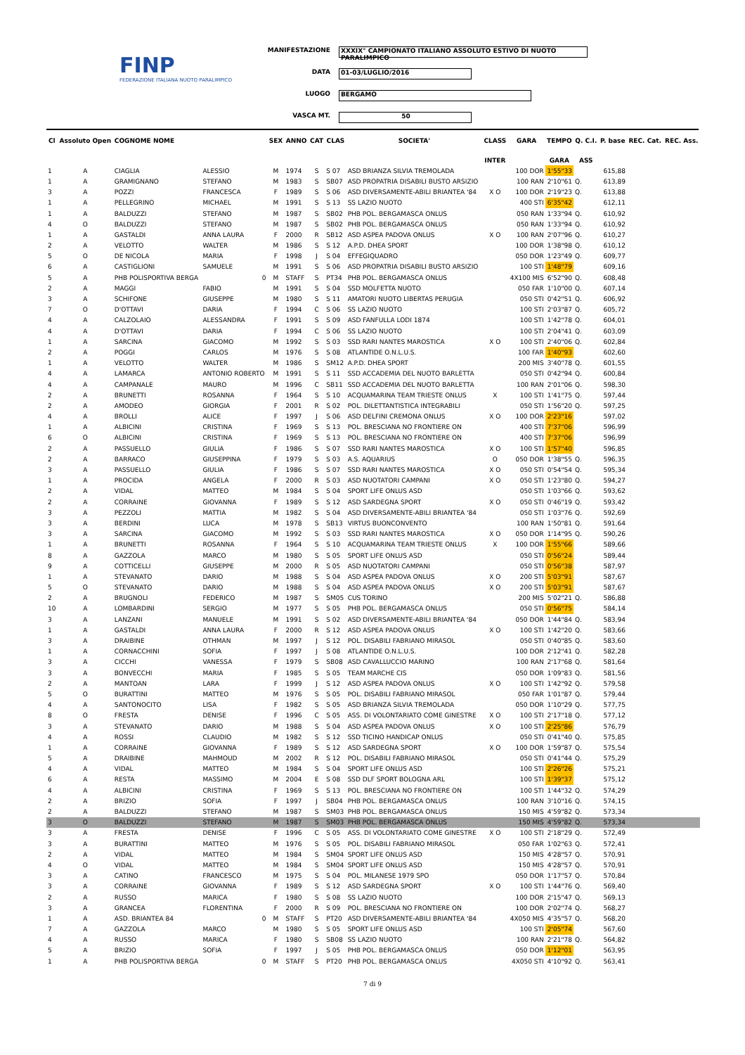FINP
FEDERAZIONE ITALIANA NUOTO PARALIMPICO
MANIFESTAZIONE XXXIX° CAMPIONATO ITALIANO ASSOLUTO ESTIVO DI NUOTO PARALIMPICO
DATA 01-03/LUGLIO/2016
LUOGO BERGAMO
VASCA MT. 50
| Cl | Assoluto Open | COGNOME NOME | | SEX | ANNO | CAT | CLAS | SOCIETA' | CLASS | GARA | TEMPO | Q. C.I. | P. base | REC. Cat. | REC. Ass. |
| --- | --- | --- | --- | --- | --- | --- | --- | --- | --- | --- | --- | --- | --- | --- | --- |
| | | | | | | | | | INTER | | GARA | ASS | | | |
| 1 | A | CIAGLIA | ALESSIO | M | 1974 | S | S 07 | ASD BRIANZA SILVIA TREMOLADA | | 100 DOR | 1'55"33 | | 615,88 | | |
| 1 | A | GRAMIGNANO | STEFANO | M | 1983 | S | SB07 | ASD PROPATRIA DISABILI BUSTO ARSIZIO | | 100 RAN | 2'10"61 | Q. | 613,89 | | |
| 3 | A | POZZI | FRANCESCA | F | 1989 | S | S 06 | ASD DIVERSAMENTE-ABILI BRIANTEA '84 | X O | 100 DOR | 2'19"23 | Q. | 613,88 | | |
| 1 | A | PELLEGRINO | MICHAEL | M | 1991 | S | S 13 | SS LAZIO NUOTO | | 400 STI | 6'35"42 | | 612,11 | | |
| 1 | A | BALDUZZI | STEFANO | M | 1987 | S | SB02 | PHB POL. BERGAMASCA ONLUS | | 050 RAN | 1'33"94 | Q. | 610,92 | | |
| 4 | O | BALDUZZI | STEFANO | M | 1987 | S | SB02 | PHB POL. BERGAMASCA ONLUS | | 050 RAN | 1'33"94 | Q. | 610,92 | | |
| 1 | A | GASTALDI | ANNA LAURA | F | 2000 | R | SB12 | ASD ASPEA PADOVA ONLUS | X O | 100 RAN | 2'07"96 | Q. | 610,27 | | |
| 2 | A | VELOTTO | WALTER | M | 1986 | S | S 12 | A.P.D. DHEA SPORT | | 100 DOR | 1'38"98 | Q. | 610,12 | | |
| 5 | O | DE NICOLA | MARIA | F | 1998 | J | S 04 | EFFEGIQUADRO | | 050 DOR | 1'23"49 | Q. | 609,77 | | |
| 6 | A | CASTIGLIONI | SAMUELE | M | 1991 | S | S 06 | ASD PROPATRIA DISABILI BUSTO ARSIZIO | | 100 STI | 1'48"79 | | 609,16 | | |
| 5 | A | PHB POLISPORTIVA BERGA | 0 | M | STAFF | S | PT34 | PHB POL. BERGAMASCA ONLUS | | 4X100 MIS | 6'52"90 | Q. | 608,48 | | |
| 2 | A | MAGGI | FABIO | M | 1991 | S | S 04 | SSD MOLFETTA NUOTO | | 050 FAR | 1'10"00 | Q. | 607,14 | | |
| 3 | A | SCHIFONE | GIUSEPPE | M | 1980 | S | S 11 | AMATORI NUOTO LIBERTAS PERUGIA | | 050 STI | 0'42"51 | Q. | 606,92 | | |
| 7 | O | D'OTTAVI | DARIA | F | 1994 | C | S 06 | SS LAZIO NUOTO | | 100 STI | 2'03"87 | Q. | 605,72 | | |
| 4 | A | CALZOLAIO | ALESSANDRA | F | 1991 | S | S 09 | ASD FANFULLA LODI 1874 | | 100 STI | 1'42"78 | Q. | 604,01 | | |
| 4 | A | D'OTTAVI | DARIA | F | 1994 | C | S 06 | SS LAZIO NUOTO | | 100 STI | 2'04"41 | Q. | 603,09 | | |
| 1 | A | SARCINA | GIACOMO | M | 1992 | S | S 03 | SSD RARI NANTES MAROSTICA | X O | 100 STI | 2'40"06 | Q. | 602,84 | | |
| 2 | A | POGGI | CARLOS | M | 1976 | S | S 08 | ATLANTIDE O.N.L.U.S. | | 100 FAR | 1'40"93 | | 602,60 | | |
| 1 | A | VELOTTO | WALTER | M | 1986 | S | SM12 | A.P.D. DHEA SPORT | | 200 MIS | 3'40"78 | Q. | 601,55 | | |
| 4 | A | LAMARCA | ANTONIO ROBERTO | M | 1991 | S | S 11 | SSD ACCADEMIA DEL NUOTO BARLETTA | | 050 STI | 0'42"94 | Q. | 600,84 | | |
| 4 | A | CAMPANALE | MAURO | M | 1996 | C | SB11 | SSD ACCADEMIA DEL NUOTO BARLETTA | | 100 RAN | 2'01"06 | Q. | 598,30 | | |
| 2 | A | BRUNETTI | ROSANNA | F | 1964 | S | S 10 | ACQUAMARINA TEAM TRIESTE ONLUS | X | 100 STI | 1'41"75 | Q. | 597,44 | | |
| 2 | A | AMODEO | GIORGIA | F | 2001 | R | S 02 | POL. DILETTANTISTICA INTEGRABILI | | 050 STI | 1'56"20 | Q. | 597,25 | | |
| 4 | A | BROLLI | ALICE | F | 1997 | J | S 06 | ASD DELFINI CREMONA ONLUS | X O | 100 DOR | 2'23"16 | | 597,02 | | |
| 1 | A | ALBICINI | CRISTINA | F | 1969 | S | S 13 | POL. BRESCIANA NO FRONTIERE ON | | 400 STI | 7'37"06 | | 596,99 | | |
| 6 | O | ALBICINI | CRISTINA | F | 1969 | S | S 13 | POL. BRESCIANA NO FRONTIERE ON | | 400 STI | 7'37"06 | | 596,99 | | |
| 2 | A | PASSUELLO | GIULIA | F | 1986 | S | S 07 | SSD RARI NANTES MAROSTICA | X O | 100 STI | 1'57"40 | | 596,85 | | |
| 2 | A | BARRACO | GIUSEPPINA | F | 1979 | S | S 03 | A.S. AQUARIUS | O | 050 DOR | 1'38"55 | Q. | 596,35 | | |
| 3 | A | PASSUELLO | GIULIA | F | 1986 | S | S 07 | SSD RARI NANTES MAROSTICA | X O | 050 STI | 0'54"54 | Q. | 595,34 | | |
| 1 | A | PROCIDA | ANGELA | F | 2000 | R | S 03 | ASD NUOTATORI CAMPANI | X O | 050 STI | 1'23"80 | Q. | 594,27 | | |
| 2 | A | VIDAL | MATTEO | M | 1984 | S | S 04 | SPORT LIFE ONLUS ASD | | 050 STI | 1'03"66 | Q. | 593,62 | | |
| 2 | A | CORRAINE | GIOVANNA | F | 1989 | S | S 12 | ASD SARDEGNA SPORT | X O | 050 STI | 0'46"19 | Q. | 593,42 | | |
| 3 | A | PEZZOLI | MATTIA | M | 1982 | S | S 04 | ASD DIVERSAMENTE-ABILI BRIANTEA '84 | | 050 STI | 1'03"76 | Q. | 592,69 | | |
| 3 | A | BERDINI | LUCA | M | 1978 | S | SB13 | VIRTUS BUONCONVENTO | | 100 RAN | 1'50"81 | Q. | 591,64 | | |
| 3 | A | SARCINA | GIACOMO | M | 1992 | S | S 03 | SSD RARI NANTES MAROSTICA | X O | 050 DOR | 1'14"95 | Q. | 590,26 | | |
| 1 | A | BRUNETTI | ROSANNA | F | 1964 | S | S 10 | ACQUAMARINA TEAM TRIESTE ONLUS | X | 100 DOR | 1'55"66 | | 589,66 | | |
| 8 | A | GAZZOLA | MARCO | M | 1980 | S | S 05 | SPORT LIFE ONLUS ASD | | 050 STI | 0'56"24 | | 589,44 | | |
| 9 | A | COTTICELLI | GIUSEPPE | M | 2000 | R | S 05 | ASD NUOTATORI CAMPANI | | 050 STI | 0'56"38 | | 587,97 | | |
| 1 | A | STEVANATO | DARIO | M | 1988 | S | S 04 | ASD ASPEA PADOVA ONLUS | X O | 200 STI | 5'03"91 | | 587,67 | | |
| 5 | O | STEVANATO | DARIO | M | 1988 | S | S 04 | ASD ASPEA PADOVA ONLUS | X O | 200 STI | 5'03"91 | | 587,67 | | |
| 2 | A | BRUGNOLI | FEDERICO | M | 1987 | S | SM05 | CUS TORINO | | 200 MIS | 5'02"21 | Q. | 586,88 | | |
| 10 | A | LOMBARDINI | SERGIO | M | 1977 | S | S 05 | PHB POL. BERGAMASCA ONLUS | | 050 STI | 0'56"75 | | 584,14 | | |
| 3 | A | LANZANI | MANUELE | M | 1991 | S | S 02 | ASD DIVERSAMENTE-ABILI BRIANTEA '84 | | 050 DOR | 1'44"84 | Q. | 583,94 | | |
| 1 | A | GASTALDI | ANNA LAURA | F | 2000 | R | S 12 | ASD ASPEA PADOVA ONLUS | X O | 100 STI | 1'42"20 | Q. | 583,66 | | |
| 3 | A | DRAIBINE | OTHMAN | M | 1997 | J | S 12 | POL. DISABILI FABRIANO MIRASOL | | 050 STI | 0'40"85 | Q. | 583,60 | | |
| 1 | A | CORNACCHINI | SOFIA | F | 1997 | J | S 08 | ATLANTIDE O.N.L.U.S. | | 100 DOR | 2'12"41 | Q. | 582,28 | | |
| 3 | A | CICCHI | VANESSA | F | 1979 | S | SB08 | ASD CAVALLUCCIO MARINO | | 100 RAN | 2'17"68 | Q. | 581,64 | | |
| 3 | A | BONVECCHI | MARIA | F | 1985 | S | S 05 | TEAM MARCHE CIS | | 050 DOR | 1'09"83 | Q. | 581,56 | | |
| 2 | A | MANTOAN | LARA | F | 1999 | J | S 12 | ASD ASPEA PADOVA ONLUS | X O | 100 STI | 1'42"92 | Q. | 579,58 | | |
| 5 | O | BURATTINI | MATTEO | M | 1976 | S | S 05 | POL. DISABILI FABRIANO MIRASOL | | 050 FAR | 1'01"87 | Q. | 579,44 | | |
| 4 | A | SANTONOCITO | LISA | F | 1982 | S | S 05 | ASD BRIANZA SILVIA TREMOLADA | | 050 DOR | 1'10"29 | Q. | 577,75 | | |
| 8 | O | FRESTA | DENISE | F | 1996 | C | S 05 | ASS. DI VOLONTARIATO COME GINESTRE | X O | 100 STI | 2'17"18 | Q. | 577,12 | | |
| 3 | A | STEVANATO | DARIO | M | 1988 | S | S 04 | ASD ASPEA PADOVA ONLUS | X O | 100 STI | 2'25"86 | | 576,79 | | |
| 4 | A | ROSSI | CLAUDIO | M | 1982 | S | S 12 | SSD TICINO HANDICAP ONLUS | | 050 STI | 0'41"40 | Q. | 575,85 | | |
| 1 | A | CORRAINE | GIOVANNA | F | 1989 | S | S 12 | ASD SARDEGNA SPORT | X O | 100 DOR | 1'59"87 | Q. | 575,54 | | |
| 5 | A | DRAIBINE | MAHMOUD | M | 2002 | R | S 12 | POL. DISABILI FABRIANO MIRASOL | | 050 STI | 0'41"44 | Q. | 575,29 | | |
| 4 | A | VIDAL | MATTEO | M | 1984 | S | S 04 | SPORT LIFE ONLUS ASD | | 100 STI | 2'26"26 | | 575,21 | | |
| 6 | A | RESTA | MASSIMO | M | 2004 | E | S 08 | SSD DLF SPORT BOLOGNA ARL | | 100 STI | 1'39"37 | | 575,12 | | |
| 4 | A | ALBICINI | CRISTINA | F | 1969 | S | S 13 | POL. BRESCIANA NO FRONTIERE ON | | 100 STI | 1'44"32 | Q. | 574,29 | | |
| 2 | A | BRIZIO | SOFIA | F | 1997 | J | SB04 | PHB POL. BERGAMASCA ONLUS | | 100 RAN | 3'10"16 | Q. | 574,15 | | |
| 2 | A | BALDUZZI | STEFANO | M | 1987 | S | SM03 | PHB POL. BERGAMASCA ONLUS | | 150 MIS | 4'59"82 | Q. | 573,34 | | |
| 3 | O | BALDUZZI | STEFANO | M | 1987 | S | SM03 | PHB POL. BERGAMASCA ONLUS | | 150 MIS | 4'59"82 | Q. | 573,34 | | |
| 3 | A | FRESTA | DENISE | F | 1996 | C | S 05 | ASS. DI VOLONTARIATO COME GINESTRE | X O | 100 STI | 2'18"29 | Q. | 572,49 | | |
| 3 | A | BURATTINI | MATTEO | M | 1976 | S | S 05 | POL. DISABILI FABRIANO MIRASOL | | 050 FAR | 1'02"63 | Q. | 572,41 | | |
| 2 | A | VIDAL | MATTEO | M | 1984 | S | SM04 | SPORT LIFE ONLUS ASD | | 150 MIS | 4'28"57 | Q. | 570,91 | | |
| 4 | O | VIDAL | MATTEO | M | 1984 | S | SM04 | SPORT LIFE ONLUS ASD | | 150 MIS | 4'28"57 | Q. | 570,91 | | |
| 3 | A | CATINO | FRANCESCO | M | 1975 | S | S 04 | POL. MILANESE 1979 SPO | | 050 DOR | 1'17"57 | Q. | 570,84 | | |
| 3 | A | CORRAINE | GIOVANNA | F | 1989 | S | S 12 | ASD SARDEGNA SPORT | X O | 100 STI | 1'44"76 | Q. | 569,40 | | |
| 2 | A | RUSSO | MARICA | F | 1980 | S | S 08 | SS LAZIO NUOTO | | 100 DOR | 2'15"47 | Q. | 569,13 | | |
| 3 | A | GRANCEA | FLORENTINA | F | 2000 | R | S 09 | POL. BRESCIANA NO FRONTIERE ON | | 100 DOR | 2'02"74 | Q. | 568,27 | | |
| 1 | A | ASD. BRIANTEA 84 | 0 | M | STAFF | S | PT20 | ASD DIVERSAMENTE-ABILI BRIANTEA '84 | | 4X050 MIS | 4'35"57 | Q. | 568,20 | | |
| 7 | A | GAZZOLA | MARCO | M | 1980 | S | S 05 | SPORT LIFE ONLUS ASD | | 100 STI | 2'05"74 | | 567,60 | | |
| 4 | A | RUSSO | MARICA | F | 1980 | S | SB08 | SS LAZIO NUOTO | | 100 RAN | 2'21"78 | Q. | 564,82 | | |
| 5 | A | BRIZIO | SOFIA | F | 1997 | J | S 05 | PHB POL. BERGAMASCA ONLUS | | 050 DOR | 1'12"01 | | 563,95 | | |
| 1 | A | PHB POLISPORTIVA BERGA | 0 | M | STAFF | S | PT20 | PHB POL. BERGAMASCA ONLUS | | 4X050 STI | 4'10"92 | Q. | 563,41 | | |
7 di 9